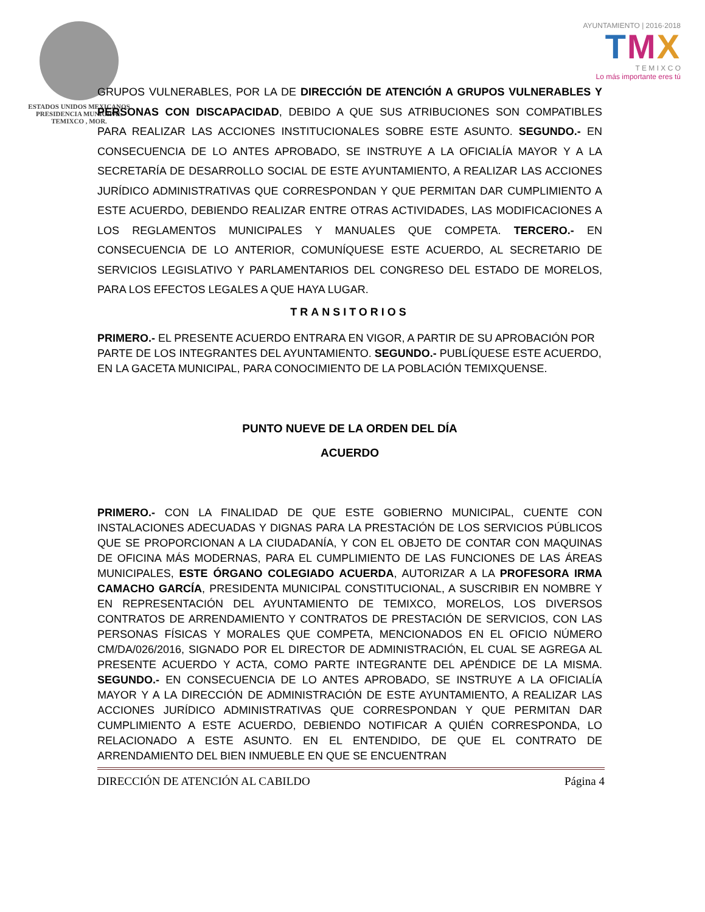ESTADOS UNIDOS MEXICANOS
PRESIDENCIA MUNICIPAL
TEMIXCO , MOR.
AYUNTAMIENTO | 2016·2018
TMX
T E M I X C O
Lo más importante eres tú
GRUPOS VULNERABLES, POR LA DE DIRECCIÓN DE ATENCIÓN A GRUPOS VULNERABLES Y PERSONAS CON DISCAPACIDAD, DEBIDO A QUE SUS ATRIBUCIONES SON COMPATIBLES PARA REALIZAR LAS ACCIONES INSTITUCIONALES SOBRE ESTE ASUNTO. SEGUNDO.- EN CONSECUENCIA DE LO ANTES APROBADO, SE INSTRUYE A LA OFICIALÍA MAYOR Y A LA SECRETARÍA DE DESARROLLO SOCIAL DE ESTE AYUNTAMIENTO, A REALIZAR LAS ACCIONES JURÍDICO ADMINISTRATIVAS QUE CORRESPONDAN Y QUE PERMITAN DAR CUMPLIMIENTO A ESTE ACUERDO, DEBIENDO REALIZAR ENTRE OTRAS ACTIVIDADES, LAS MODIFICACIONES A LOS REGLAMENTOS MUNICIPALES Y MANUALES QUE COMPETA. TERCERO.- EN CONSECUENCIA DE LO ANTERIOR, COMUNÍQUESE ESTE ACUERDO, AL SECRETARIO DE SERVICIOS LEGISLATIVO Y PARLAMENTARIOS DEL CONGRESO DEL ESTADO DE MORELOS, PARA LOS EFECTOS LEGALES A QUE HAYA LUGAR.
TRANSITORIOS
PRIMERO.- EL PRESENTE ACUERDO ENTRARA EN VIGOR, A PARTIR DE SU APROBACIÓN POR PARTE DE LOS INTEGRANTES DEL AYUNTAMIENTO. SEGUNDO.- PUBLÍQUESE ESTE ACUERDO, EN LA GACETA MUNICIPAL, PARA CONOCIMIENTO DE LA POBLACIÓN TEMIXQUENSE.
PUNTO NUEVE DE LA ORDEN DEL DÍA
ACUERDO
PRIMERO.- CON LA FINALIDAD DE QUE ESTE GOBIERNO MUNICIPAL, CUENTE CON INSTALACIONES ADECUADAS Y DIGNAS PARA LA PRESTACIÓN DE LOS SERVICIOS PÚBLICOS QUE SE PROPORCIONAN A LA CIUDADANÍA, Y CON EL OBJETO DE CONTAR CON MAQUINAS DE OFICINA MÁS MODERNAS, PARA EL CUMPLIMIENTO DE LAS FUNCIONES DE LAS ÁREAS MUNICIPALES, ESTE ÓRGANO COLEGIADO ACUERDA, AUTORIZAR A LA PROFESORA IRMA CAMACHO GARCÍA, PRESIDENTA MUNICIPAL CONSTITUCIONAL, A SUSCRIBIR EN NOMBRE Y EN REPRESENTACIÓN DEL AYUNTAMIENTO DE TEMIXCO, MORELOS, LOS DIVERSOS CONTRATOS DE ARRENDAMIENTO Y CONTRATOS DE PRESTACIÓN DE SERVICIOS, CON LAS PERSONAS FÍSICAS Y MORALES QUE COMPETA, MENCIONADOS EN EL OFICIO NÚMERO CM/DA/026/2016, SIGNADO POR EL DIRECTOR DE ADMINISTRACIÓN, EL CUAL SE AGREGA AL PRESENTE ACUERDO Y ACTA, COMO PARTE INTEGRANTE DEL APÉNDICE DE LA MISMA. SEGUNDO.- EN CONSECUENCIA DE LO ANTES APROBADO, SE INSTRUYE A LA OFICIALÍA MAYOR Y A LA DIRECCIÓN DE ADMINISTRACIÓN DE ESTE AYUNTAMIENTO, A REALIZAR LAS ACCIONES JURÍDICO ADMINISTRATIVAS QUE CORRESPONDAN Y QUE PERMITAN DAR CUMPLIMIENTO A ESTE ACUERDO, DEBIENDO NOTIFICAR A QUIÉN CORRESPONDA, LO RELACIONADO A ESTE ASUNTO. EN EL ENTENDIDO, DE QUE EL CONTRATO DE ARRENDAMIENTO DEL BIEN INMUEBLE EN QUE SE ENCUENTRAN
DIRECCIÓN DE ATENCIÓN AL CABILDO Página 4